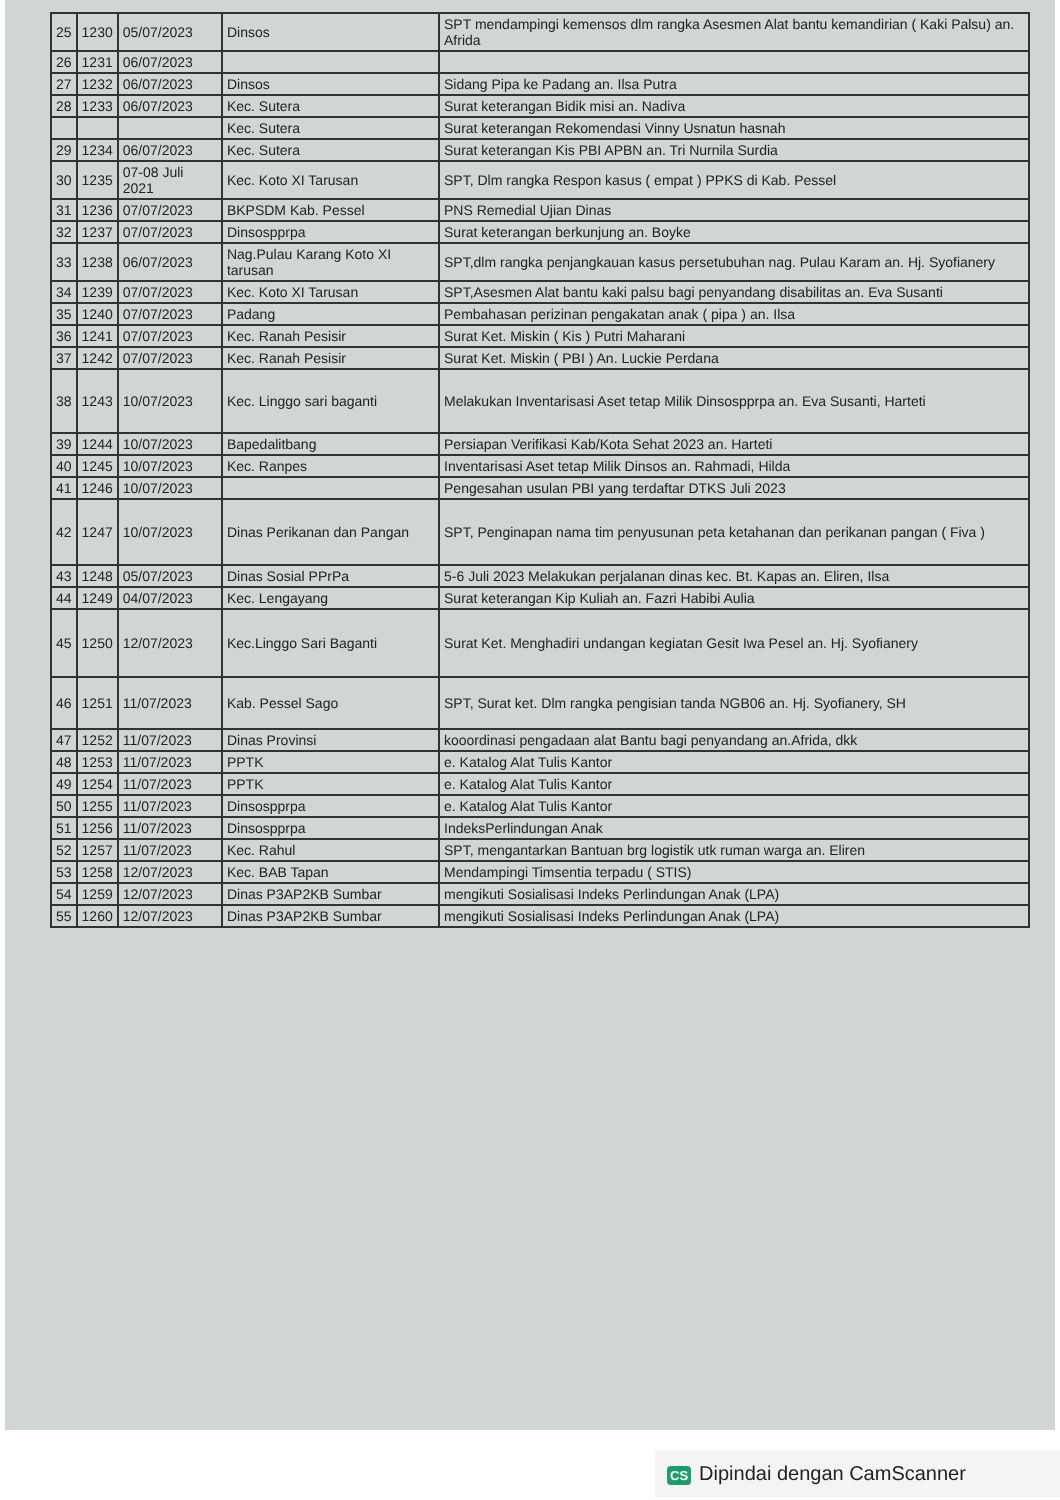| 25 | 1230 | 05/07/2023 | Dinsos | SPT mendampingi kemensos dlm rangka Asesmen Alat bantu kemandirian ( Kaki Palsu) an. Afrida |
| 26 | 1231 | 06/07/2023 | | |
| 27 | 1232 | 06/07/2023 | Dinsos | Sidang Pipa ke Padang an. Ilsa Putra |
| 28 | 1233 | 06/07/2023 | Kec. Sutera | Surat keterangan Bidik misi an. Nadiva |
| | | | Kec. Sutera | Surat keterangan Rekomendasi Vinny Usnatun hasnah |
| 29 | 1234 | 06/07/2023 | Kec. Sutera | Surat keterangan Kis PBI APBN an. Tri Nurnila Surdia |
| 30 | 1235 | 07-08 Juli 2021 | Kec. Koto XI Tarusan | SPT, Dlm rangka Respon kasus ( empat ) PPKS di Kab. Pessel |
| 31 | 1236 | 07/07/2023 | BKPSDM Kab. Pessel | PNS Remedial Ujian Dinas |
| 32 | 1237 | 07/07/2023 | Dinsospprpa | Surat keterangan berkunjung an. Boyke |
| 33 | 1238 | 06/07/2023 | Nag.Pulau Karang Koto XI tarusan | SPT,dlm rangka penjangkauan kasus persetubuhan nag. Pulau Karam an. Hj. Syofianery |
| 34 | 1239 | 07/07/2023 | Kec. Koto XI Tarusan | SPT,Asesmen Alat bantu kaki palsu bagi penyandang disabilitas an. Eva Susanti |
| 35 | 1240 | 07/07/2023 | Padang | Pembahasan perizinan pengakatan anak ( pipa ) an. Ilsa |
| 36 | 1241 | 07/07/2023 | Kec. Ranah Pesisir | Surat Ket. Miskin ( Kis ) Putri Maharani |
| 37 | 1242 | 07/07/2023 | Kec. Ranah Pesisir | Surat Ket. Miskin ( PBI ) An. Luckie Perdana |
| 38 | 1243 | 10/07/2023 | Kec. Linggo sari baganti | Melakukan Inventarisasi Aset tetap Milik Dinsospprpa an. Eva Susanti, Harteti |
| 39 | 1244 | 10/07/2023 | Bapedalitbang | Persiapan Verifikasi Kab/Kota Sehat 2023 an. Harteti |
| 40 | 1245 | 10/07/2023 | Kec. Ranpes | Inventarisasi Aset tetap Milik Dinsos an. Rahmadi, Hilda |
| 41 | 1246 | 10/07/2023 | | Pengesahan usulan PBI yang terdaftar DTKS Juli 2023 |
| 42 | 1247 | 10/07/2023 | Dinas Perikanan dan Pangan | SPT, Penginapan nama tim penyusunan peta ketahanan dan perikanan pangan ( Fiva ) |
| 43 | 1248 | 05/07/2023 | Dinas Sosial PPrPa | 5-6 Juli 2023 Melakukan perjalanan dinas kec. Bt. Kapas an. Eliren, Ilsa |
| 44 | 1249 | 04/07/2023 | Kec. Lengayang | Surat keterangan Kip Kuliah an. Fazri Habibi Aulia |
| 45 | 1250 | 12/07/2023 | Kec.Linggo Sari Baganti | Surat Ket. Menghadiri undangan kegiatan Gesit Iwa Pesel an. Hj. Syofianery |
| 46 | 1251 | 11/07/2023 | Kab. Pessel Sago | SPT, Surat ket. Dlm rangka pengisian tanda NGB06 an. Hj. Syofianery, SH |
| 47 | 1252 | 11/07/2023 | Dinas Provinsi | kooordinasi pengadaan alat Bantu bagi penyandang an.Afrida, dkk |
| 48 | 1253 | 11/07/2023 | PPTK | e. Katalog Alat Tulis Kantor |
| 49 | 1254 | 11/07/2023 | PPTK | e. Katalog Alat Tulis Kantor |
| 50 | 1255 | 11/07/2023 | Dinsospprpa | e. Katalog Alat Tulis Kantor |
| 51 | 1256 | 11/07/2023 | Dinsospprpa | IndeksPerlindungan Anak |
| 52 | 1257 | 11/07/2023 | Kec. Rahul | SPT, mengantarkan Bantuan brg logistik utk ruman warga an. Eliren |
| 53 | 1258 | 12/07/2023 | Kec. BAB Tapan | Mendampingi Timsentia terpadu ( STIS) |
| 54 | 1259 | 12/07/2023 | Dinas P3AP2KB Sumbar | mengikuti Sosialisasi Indeks Perlindungan Anak (LPA) |
| 55 | 1260 | 12/07/2023 | Dinas P3AP2KB Sumbar | mengikuti Sosialisasi Indeks Perlindungan Anak (LPA) |
CS Dipindai dengan CamScanner